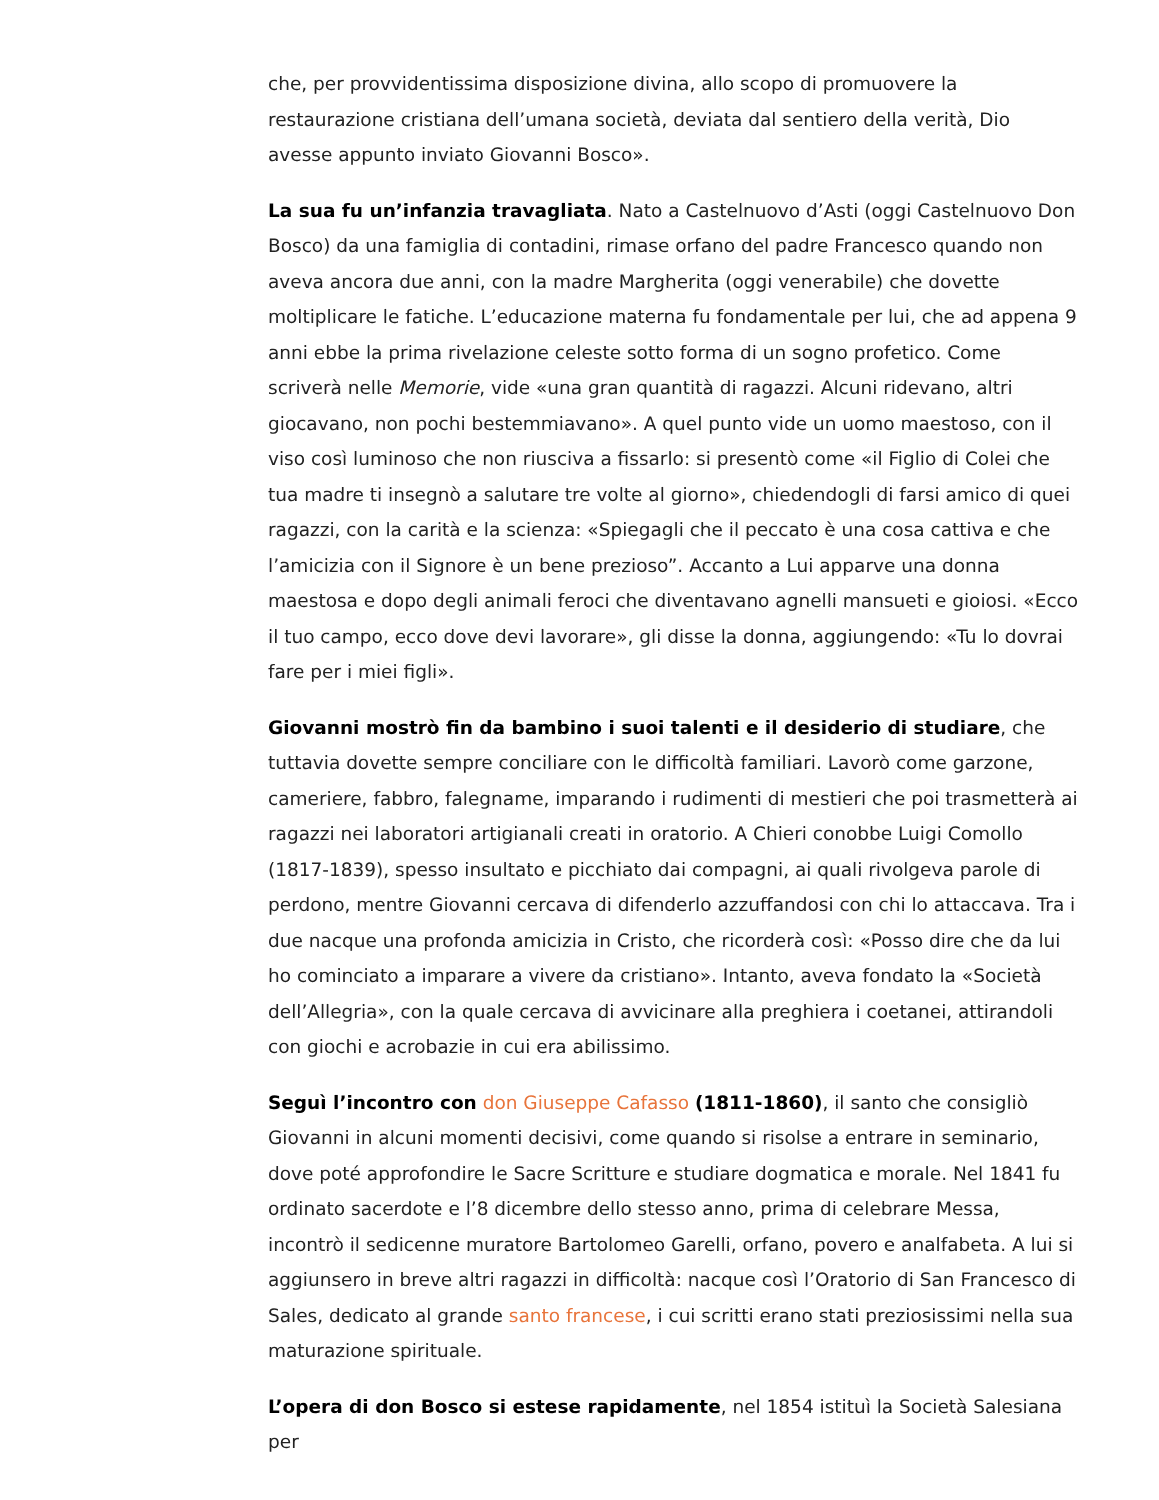che, per provvidentissima disposizione divina, allo scopo di promuovere la restaurazione cristiana dell’umana società, deviata dal sentiero della verità, Dio avesse appunto inviato Giovanni Bosco».
La sua fu un’infanzia travagliata. Nato a Castelnuovo d’Asti (oggi Castelnuovo Don Bosco) da una famiglia di contadini, rimase orfano del padre Francesco quando non aveva ancora due anni, con la madre Margherita (oggi venerabile) che dovette moltiplicare le fatiche. L’educazione materna fu fondamentale per lui, che ad appena 9 anni ebbe la prima rivelazione celeste sotto forma di un sogno profetico. Come scriverà nelle Memorie, vide «una gran quantità di ragazzi. Alcuni ridevano, altri giocavano, non pochi bestemmiavano». A quel punto vide un uomo maestoso, con il viso così luminoso che non riusciva a fissarlo: si presentò come «il Figlio di Colei che tua madre ti insegnò a salutare tre volte al giorno», chiedendogli di farsi amico di quei ragazzi, con la carità e la scienza: «Spiegagli che il peccato è una cosa cattiva e che l’amicizia con il Signore è un bene prezioso”. Accanto a Lui apparve una donna maestosa e dopo degli animali feroci che diventavano agnelli mansueti e gioiosi. «Ecco il tuo campo, ecco dove devi lavorare», gli disse la donna, aggiungendo: «Tu lo dovrai fare per i miei figli».
Giovanni mostrò fin da bambino i suoi talenti e il desiderio di studiare, che tuttavia dovette sempre conciliare con le difficoltà familiari. Lavorò come garzone, cameriere, fabbro, falegname, imparando i rudimenti di mestieri che poi trasmetterà ai ragazzi nei laboratori artigianali creati in oratorio. A Chieri conobbe Luigi Comollo (1817-1839), spesso insultato e picchiato dai compagni, ai quali rivolgeva parole di perdono, mentre Giovanni cercava di difenderlo azzuffandosi con chi lo attaccava. Tra i due nacque una profonda amicizia in Cristo, che ricorderà così: «Posso dire che da lui ho cominciato a imparare a vivere da cristiano». Intanto, aveva fondato la «Società dell’Allegria», con la quale cercava di avvicinare alla preghiera i coetanei, attirandoli con giochi e acrobazie in cui era abilissimo.
Seguì l’incontro con don Giuseppe Cafasso (1811-1860), il santo che consigliò Giovanni in alcuni momenti decisivi, come quando si risolse a entrare in seminario, dove poté approfondire le Sacre Scritture e studiare dogmatica e morale. Nel 1841 fu ordinato sacerdote e l’8 dicembre dello stesso anno, prima di celebrare Messa, incontrò il sedicenne muratore Bartolomeo Garelli, orfano, povero e analfabeta. A lui si aggiunsero in breve altri ragazzi in difficoltà: nacque così l’Oratorio di San Francesco di Sales, dedicato al grande santo francese, i cui scritti erano stati preziosissimi nella sua maturazione spirituale.
L’opera di don Bosco si estese rapidamente, nel 1854 istituì la Società Salesiana per